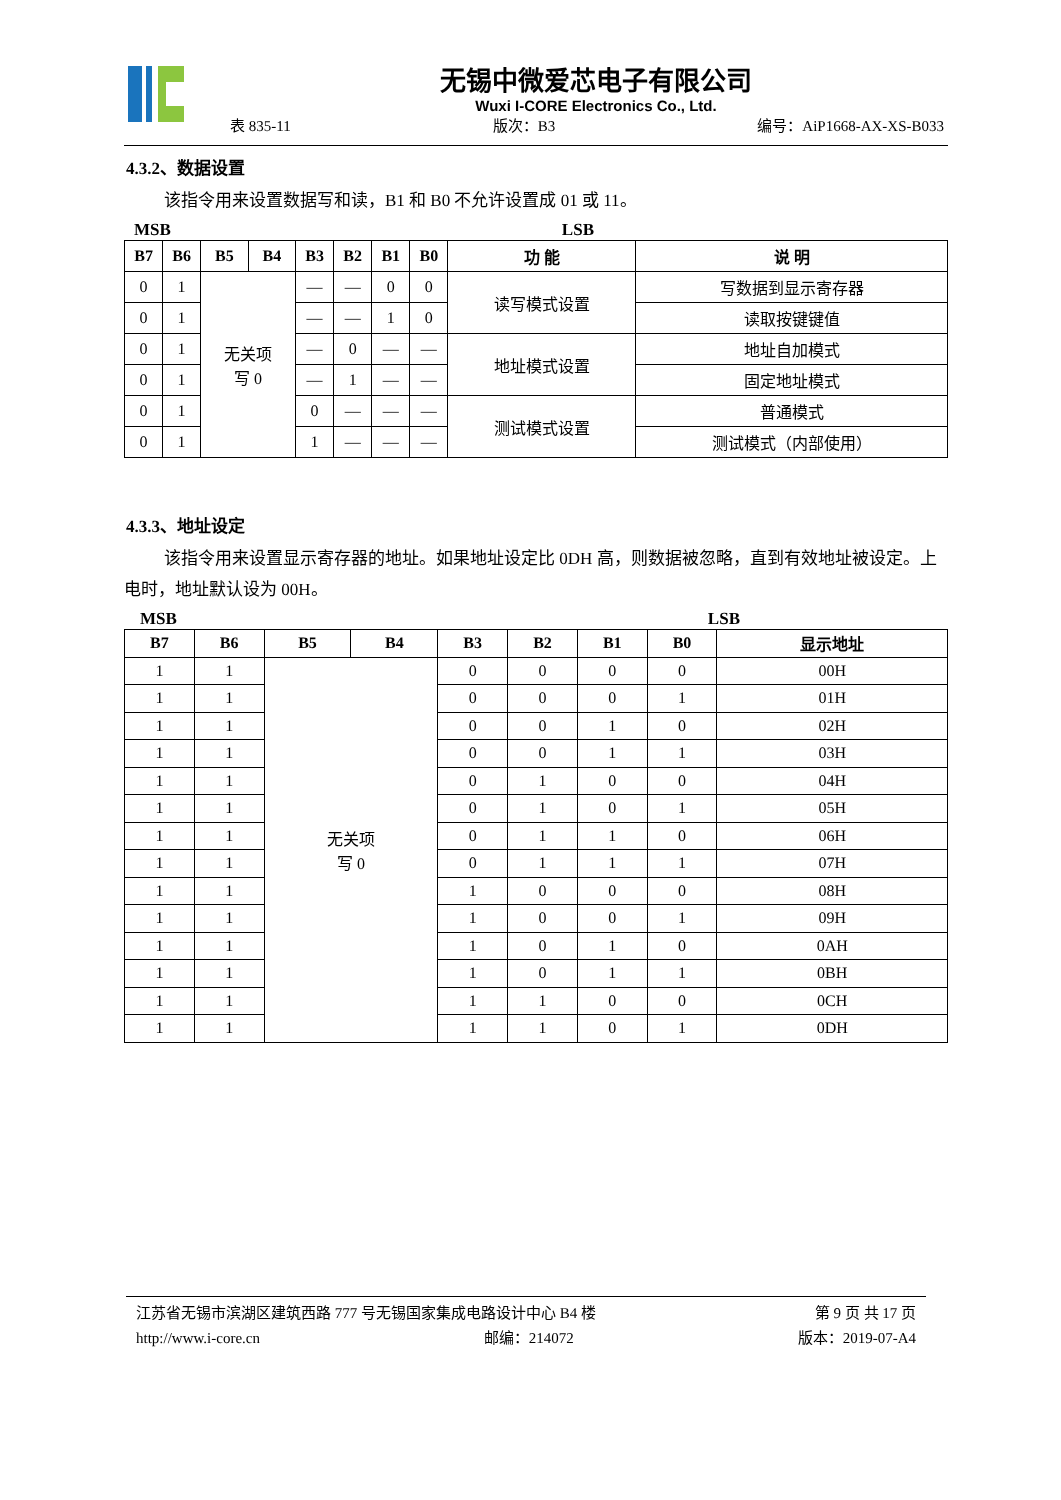无锡中微爱芯电子有限公司
Wuxi I-CORE Electronics Co., Ltd.
表 835-11 版次：B3 编号：AiP1668-AX-XS-B033
4.3.2、数据设置
该指令用来设置数据写和读，B1 和 B0 不允许设置成 01 或 11。
MSB LSB
| B7 | B6 | B5 | B4 | B3 | B2 | B1 | B0 | 功 能 | 说 明 |
| --- | --- | --- | --- | --- | --- | --- | --- | --- | --- |
| 0 | 1 | 无关项 写 0 | | — | — | 0 | 0 | 读写模式设置 | 写数据到显示寄存器 |
| 0 | 1 | | | — | — | 1 | 0 | | 读取按键键值 |
| 0 | 1 | | | — | 0 | — | — | 地址模式设置 | 地址自加模式 |
| 0 | 1 | | | — | 1 | — | — | | 固定地址模式 |
| 0 | 1 | | | 0 | — | — | — | 测试模式设置 | 普通模式 |
| 0 | 1 | | | 1 | — | — | — | | 测试模式（内部使用） |
4.3.3、地址设定
该指令用来设置显示寄存器的地址。如果地址设定比 0DH 高，则数据被忽略，直到有效地址被设定。上电时，地址默认设为 00H。
MSB LSB
| B7 | B6 | B5 | B4 | B3 | B2 | B1 | B0 | 显示地址 |
| --- | --- | --- | --- | --- | --- | --- | --- | --- |
| 1 | 1 | 无关项 写 0 | | 0 | 0 | 0 | 0 | 00H |
| 1 | 1 | | | 0 | 0 | 0 | 1 | 01H |
| 1 | 1 | | | 0 | 0 | 1 | 0 | 02H |
| 1 | 1 | | | 0 | 0 | 1 | 1 | 03H |
| 1 | 1 | | | 0 | 1 | 0 | 0 | 04H |
| 1 | 1 | | | 0 | 1 | 0 | 1 | 05H |
| 1 | 1 | | | 0 | 1 | 1 | 0 | 06H |
| 1 | 1 | | | 0 | 1 | 1 | 1 | 07H |
| 1 | 1 | | | 1 | 0 | 0 | 0 | 08H |
| 1 | 1 | | | 1 | 0 | 0 | 1 | 09H |
| 1 | 1 | | | 1 | 0 | 1 | 0 | 0AH |
| 1 | 1 | | | 1 | 0 | 1 | 1 | 0BH |
| 1 | 1 | | | 1 | 1 | 0 | 0 | 0CH |
| 1 | 1 | | | 1 | 1 | 0 | 1 | 0DH |
江苏省无锡市滨湖区建筑西路 777 号无锡国家集成电路设计中心 B4 楼 第 9 页 共 17 页
http://www.i-core.cn 邮编：214072 版本：2019-07-A4